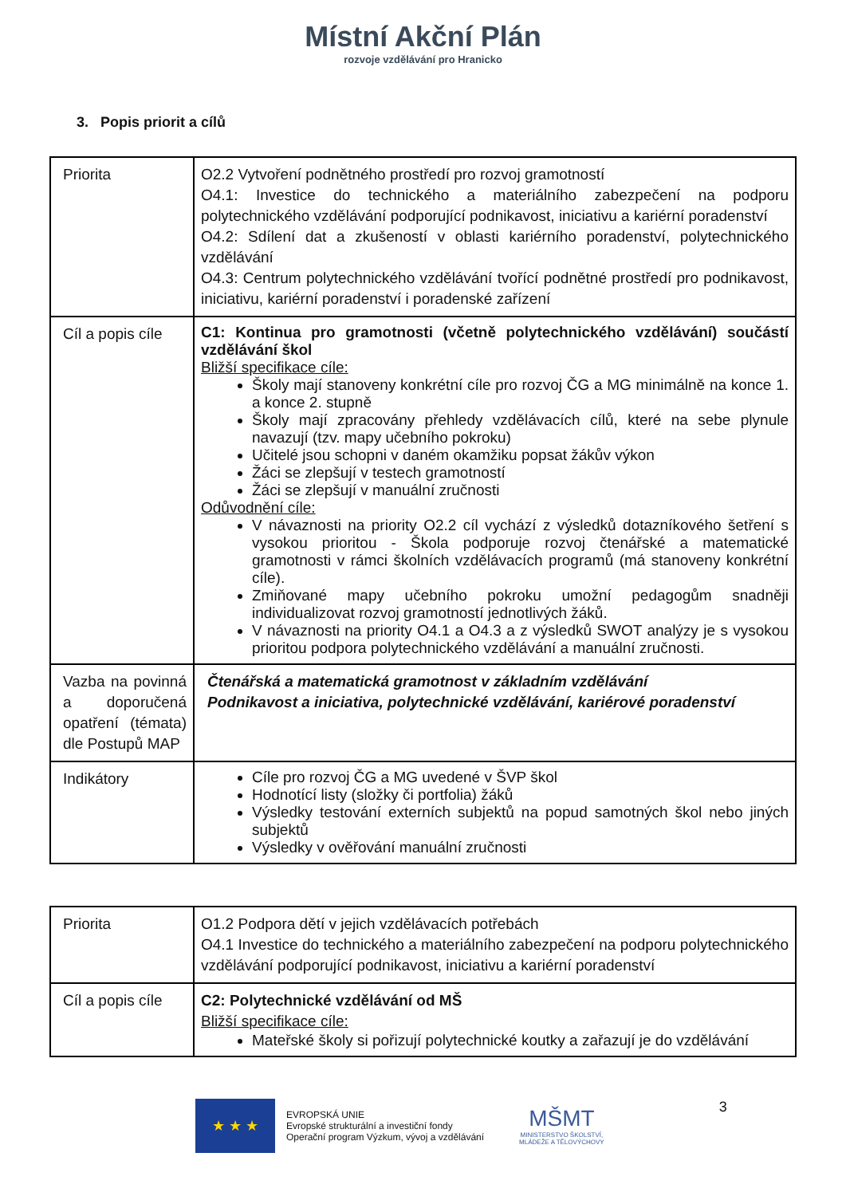Místní Akční Plán
rozvoje vzdělávání pro Hranicko
3. Popis priorit a cílů
| Priorita | O2.2 Vytvoření podnětného prostředí pro rozvoj gramotností O4.1: Investice do technického a materiálního zabezpečení na podporu polytechnického vzdělávání podporující podnikavost, iniciativu a kariérní poradenství O4.2: Sdílení dat a zkušeností v oblasti kariérního poradenství, polytechnického vzdělávání O4.3: Centrum polytechnického vzdělávání tvořící podnětné prostředí pro podnikavost, iniciativu, kariérní poradenství i poradenské zařízení |
| Cíl a popis cíle | C1: Kontinua pro gramotnosti (včetně polytechnického vzdělávání) součástí vzdělávání škol Bližší specifikace cíle: Školy mají stanoveny konkrétní cíle pro rozvoj ČG a MG minimálně na konce 1. a konce 2. stupně Školy mají zpracovány přehledy vzdělávacích cílů, které na sebe plynule navazují (tzv. mapy učebního pokroku) Učitelé jsou schopni v daném okamžiku popsat žákův výkon Žáci se zlepšují v testech gramotností Žáci se zlepšují v manuální zručnosti Odůvodnění cíle: V návaznosti na priority O2.2 cíl vychází z výsledků dotazníkového šetření s vysokou prioritou - Škola podporuje rozvoj čtenářské a matematické gramotnosti v rámci školních vzdělávacích programů (má stanoveny konkrétní cíle). Zmiňované mapy učebního pokroku umožní pedagogům snadněji individualizovat rozvoj gramotností jednotlivých žáků. V návaznosti na priority O4.1 a O4.3 a z výsledků SWOT analýzy je s vysokou prioritou podpora polytechnického vzdělávání a manuální zručnosti. |
| Vazba na povinná a doporučená opatření (témata) dle Postupů MAP | Čtenářská a matematická gramotnost v základním vzdělávání Podnikavost a iniciativa, polytechnické vzdělávání, kariérové poradenství |
| Indikátory | Cíle pro rozvoj ČG a MG uvedené v ŠVP škol Hodnotící listy (složky či portfolia) žáků Výsledky testování externích subjektů na popud samotných škol nebo jiných subjektů Výsledky v ověřování manuální zručnosti |
| Priorita | O1.2 Podpora dětí v jejich vzdělávacích potřebách O4.1 Investice do technického a materiálního zabezpečení na podporu polytechnického vzdělávání podporující podnikavost, iniciativu a kariérní poradenství |
| Cíl a popis cíle | C2: Polytechnické vzdělávání od MŠ Bližší specifikace cíle: Mateřské školy si pořizují polytechnické koutky a zařazují je do vzdělávání |
★ ★ ★
EVROPSKÁ UNIE
Evropské strukturální a investiční fondy
Operační program Výzkum, vývoj a vzdělávání
MŠMT
MINISTERSTVO ŠKOLSTVÍ,
MLÁDEŽE A TĚLOVÝCHOVY
3